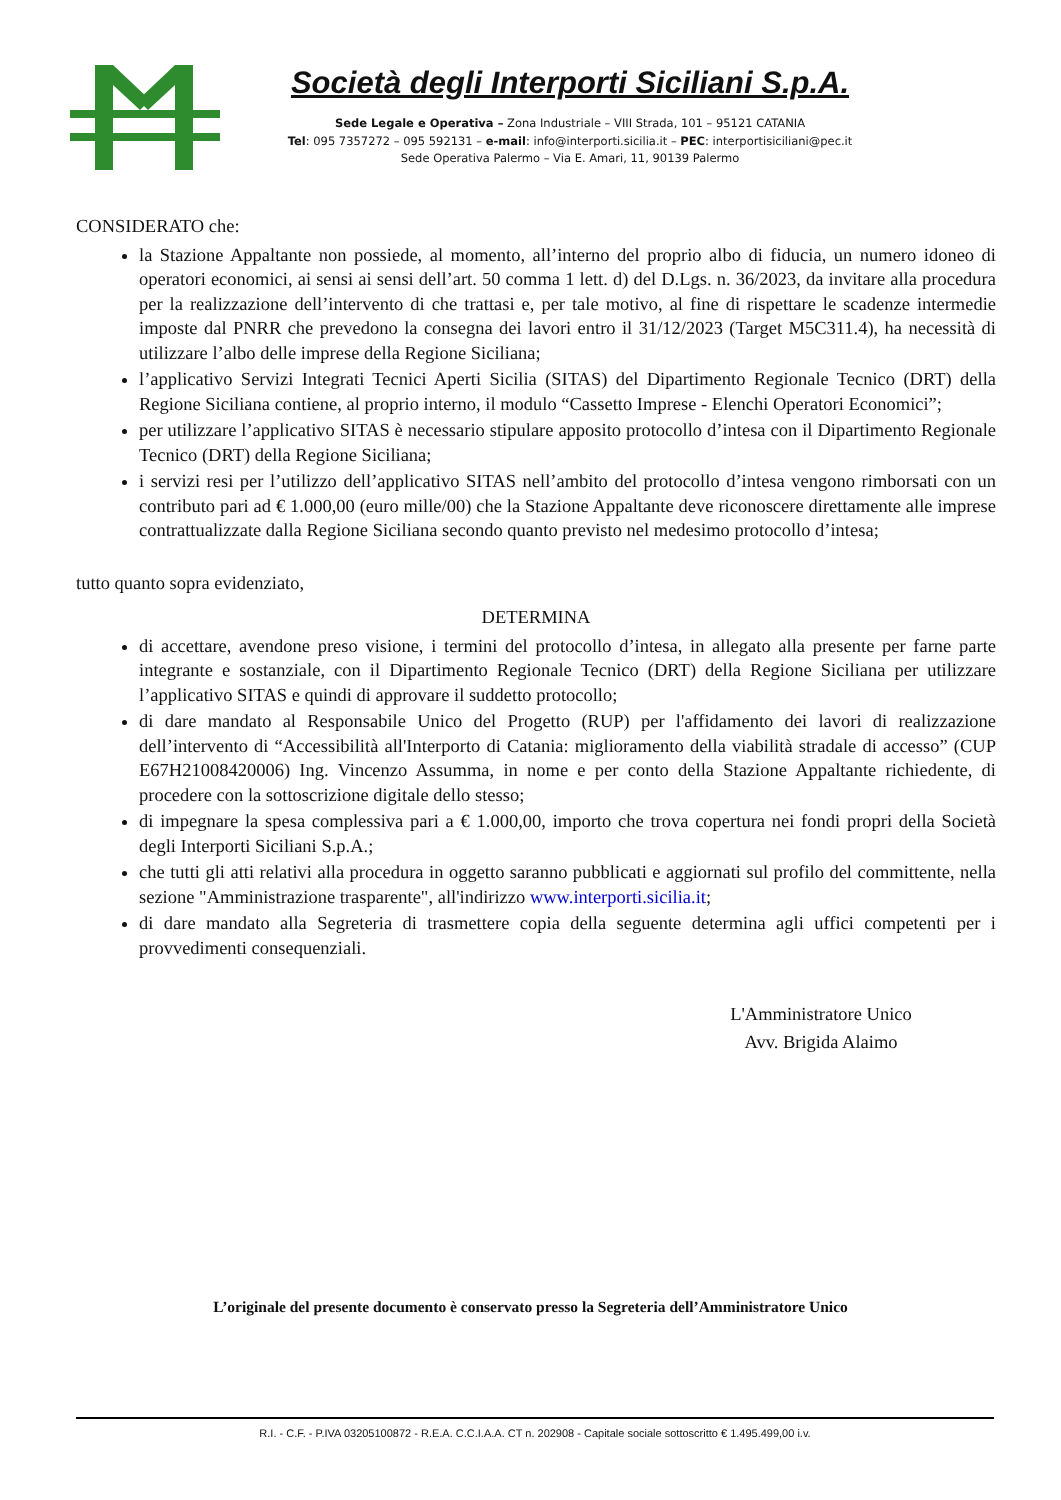Società degli Interporti Siciliani S.p.A.
Sede Legale e Operativa – Zona Industriale – VIII Strada, 101 – 95121 CATANIA
Tel: 095 7357272 – 095 592131 – e-mail: info@interporti.sicilia.it – PEC: interportisiciliani@pec.it
Sede Operativa Palermo – Via E. Amari, 11, 90139 Palermo
CONSIDERATO che:
la Stazione Appaltante non possiede, al momento, all’interno del proprio albo di fiducia, un numero idoneo di operatori economici, ai sensi ai sensi dell’art. 50 comma 1 lett. d) del D.Lgs. n. 36/2023, da invitare alla procedura per la realizzazione dell’intervento di che trattasi e, per tale motivo, al fine di rispettare le scadenze intermedie imposte dal PNRR che prevedono la consegna dei lavori entro il 31/12/2023 (Target M5C311.4), ha necessità di utilizzare l’albo delle imprese della Regione Siciliana;
l’applicativo Servizi Integrati Tecnici Aperti Sicilia (SITAS) del Dipartimento Regionale Tecnico (DRT) della Regione Siciliana contiene, al proprio interno, il modulo “Cassetto Imprese - Elenchi Operatori Economici”;
per utilizzare l’applicativo SITAS è necessario stipulare apposito protocollo d’intesa con il Dipartimento Regionale Tecnico (DRT) della Regione Siciliana;
i servizi resi per l’utilizzo dell’applicativo SITAS nell’ambito del protocollo d’intesa vengono rimborsati con un contributo pari ad € 1.000,00 (euro mille/00) che la Stazione Appaltante deve riconoscere direttamente alle imprese contrattualizzate dalla Regione Siciliana secondo quanto previsto nel medesimo protocollo d’intesa;
tutto quanto sopra evidenziato,
DETERMINA
di accettare, avendone preso visione, i termini del protocollo d’intesa, in allegato alla presente per farne parte integrante e sostanziale, con il Dipartimento Regionale Tecnico (DRT) della Regione Siciliana per utilizzare l’applicativo SITAS e quindi di approvare il suddetto protocollo;
di dare mandato al Responsabile Unico del Progetto (RUP) per l'affidamento dei lavori di realizzazione dell’intervento di “Accessibilità all'Interporto di Catania: miglioramento della viabilità stradale di accesso” (CUP E67H21008420006) Ing. Vincenzo Assumma, in nome e per conto della Stazione Appaltante richiedente, di procedere con la sottoscrizione digitale dello stesso;
di impegnare la spesa complessiva pari a € 1.000,00, importo che trova copertura nei fondi propri della Società degli Interporti Siciliani S.p.A.;
che tutti gli atti relativi alla procedura in oggetto saranno pubblicati e aggiornati sul profilo del committente, nella sezione "Amministrazione trasparente", all'indirizzo www.interporti.sicilia.it;
di dare mandato alla Segreteria di trasmettere copia della seguente determina agli uffici competenti per i provvedimenti consequenziali.
L'Amministratore Unico
Avv. Brigida Alaimo
L’originale del presente documento è conservato presso la Segreteria dell’Amministratore Unico
R.I. - C.F. - P.IVA 03205100872 - R.E.A. C.C.I.A.A. CT n. 202908 - Capitale sociale sottoscritto € 1.495.499,00 i.v.